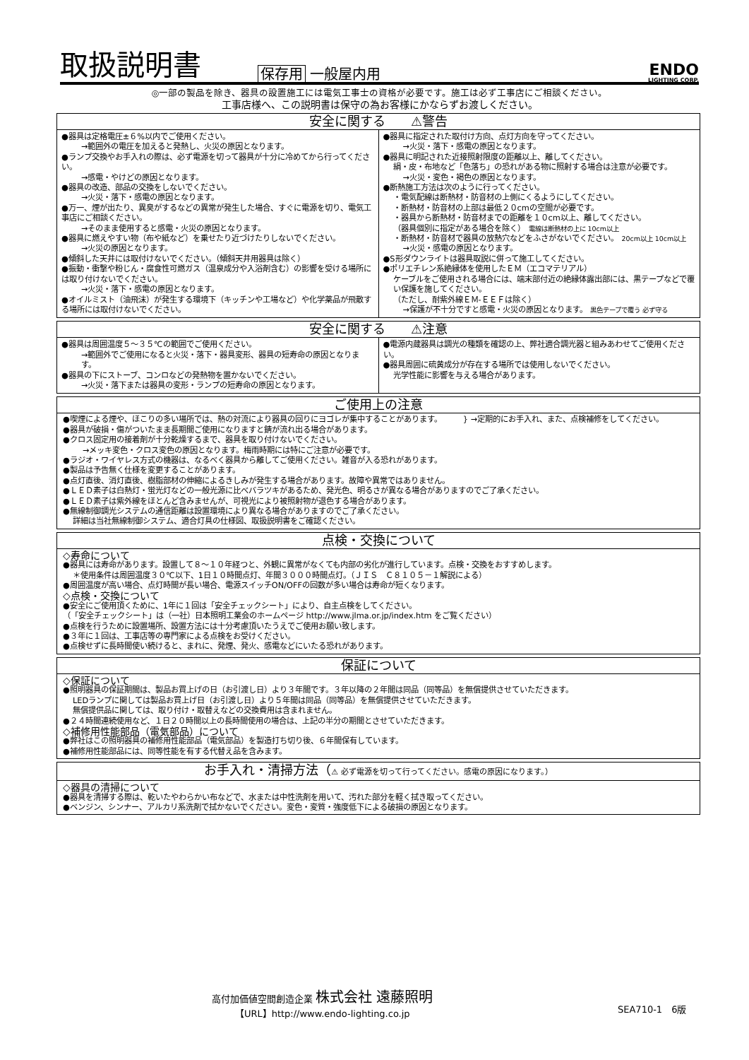取扱説明書
保存用 一般屋内用
ENDO
LIGHTING CORP.
◎一部の製品を除き、器具の設置施工には電気工事士の資格が必要です。施工は必ず工事店にご相談ください。
工事店様へ、この説明書は保守の為お客様にかならずお渡しください。
安全に関する　　⚠警告
●器具は定格電圧±６%以内でご使用ください。
→範囲外の電圧を加えると発熱し、火災の原因となります。
●ランプ交換やお手入れの際は、必ず電源を切って器具が十分に冷めてから行ってください。
→感電・やけどの原因となります。
●器具の改造、部品の交換をしないでください。
→火災・落下・感電の原因となります。
●万一、煙が出たり、異臭がするなどの異常が発生した場合、すぐに電源を切り、電気工事店にご相談ください。
→そのまま使用すると感電・火災の原因となります。
●器具に燃えやすい物（布や紙など）を乗せたり近づけたりしないでください。
→火災の原因となります。
●傾斜した天井には取付けないでください。（傾斜天井用器具は除く）
●振動・衝撃や粉じん・腐食性可燃ガス（温泉成分や入浴剤含む）の影響を受ける場所には取り付けないでください。
→火災・落下・感電の原因となります。
●オイルミスト（油飛沫）が発生する環境下（キッチンや工場など）や化学薬品が飛散する場所には取付けないでください。
●器具に指定された取付け方向、点灯方向を守ってください。
→火災・落下・感電の原因となります。
●器具に明記された近接照射限度の距離以上、離してください。
絹・皮・布地など「色落ち」の恐れがある物に照射する場合は注意が必要です。
→火災・変色・褐色の原因となります。
●断熱施工方法は次のように行ってください。
・電気配線は断熱材・防音材の上側にくるようにしてください。
・断熱材・防音材の上部は最低２０cmの空間が必要です。
・器具から断熱材・防音材までの距離を１０cm以上、離してください。
（器具個別に指定がある場合を除く）　電線は断熱材の上に 10cm以上
・断熱材・防音材で器具の放熱穴などをふさがないでください。　20cm以上 10cm以上
→火災・感電の原因となります。
●S形ダウンライトは器具取説に併って施工してください。
●ポリエチレン系絶縁体を使用したＥＭ（エコマテリアル）
ケーブルをご使用される場合には、端末部付近の絶縁体露出部には、黒テープなどで覆い保護を施してください。
（ただし、耐紫外線ＥＭ-ＥＥＦは除く）
→保護が不十分ですと感電・火災の原因となります。 黒色テープで覆う 必ず守る
安全に関する　　⚠注意
●器具は周囲温度５～３５℃の範囲でご使用ください。
→範囲外でご使用になると火災・落下・器具変形、器具の短寿命の原因となります。
●器具の下にストーブ、コンロなどの発熱物を置かないでください。
→火災・落下または器具の変形・ランプの短寿命の原因となります。
●電源内蔵器具は調光の種類を確認の上、弊社適合調光器と組みあわせてご使用ください。
●器具周囲に硫黄成分が存在する場所では使用しないでください。
光学性能に影響を与える場合があります。
ご使用上の注意
●喫煙による煙や、ほこりの多い場所では、熱の対流により器具の回りにヨゴレが集中することがあります。
●器具が破損・傷がついたまま長期間ご使用になりますと錆が流れ出る場合があります。
} →定期的にお手入れ、また、点検補修をしてください。
●クロス固定用の接着剤が十分乾燥するまで、器具を取り付けないでください。
→メッキ変色・クロス変色の原因となります。梅雨時期には特にご注意が必要です。
●ラジオ・ワイヤレス方式の機器は、なるべく器具から離してご使用ください。雑音が入る恐れがあります。
●製品は予告無く仕様を変更することがあります。
●点灯直後、消灯直後、樹脂部材の伸縮によるきしみが発生する場合があります。故障や異常ではありません。
●ＬＥＤ素子は白熱灯・蛍光灯などの一般光源に比べバラツキがあるため、発光色、明るさが異なる場合がありますのでご了承ください。
●ＬＥＤ素子は紫外線をほとんど含みませんが、可視光により被照射物が退色する場合があります。
●無線制御調光システムの通信距離は設置環境により異なる場合がありますのでご了承ください。
詳細は当社無線制御システム、適合灯具の仕様図、取扱説明書をご確認ください。
点検・交換について
◇寿命について
●器具には寿命があります。設置して８～１０年経つと、外観に異常がなくても内部の劣化が進行しています。点検・交換をおすすめします。
＊使用条件は周囲温度３０℃以下、1日１０時間点灯、年間３０００時間点灯。（ＪＩＳ　Ｃ８１０５－１解説による）
●周囲温度が高い場合、点灯時間が長い場合、電源スイッチON/OFFの回数が多い場合は寿命が短くなります。
◇点検・交換について
●安全にご使用頂くために、1年に１回は「安全チェックシート」により、自主点検をしてください。
（「安全チェックシート」は（一社）日本照明工業会のホームページ http://www.jlma.or.jp/index.htm をご覧ください）
●点検を行うために設置場所、設置方法には十分考慮頂いたうえでご使用お願い致します。
●３年に１回は、工事店等の専門家による点検をお受けください。
●点検せずに長時間使い続けると、まれに、発煙、発火、感電などにいたる恐れがあります。
保証について
◇保証について
●照明器具の保証期間は、製品お買上げの日（お引渡し日）より３年間です。３年以降の２年間は同品（同等品）を無償提供させていただきます。
LEDランプに関しては製品お買上げ日（お引渡し日）より５年間は同品（同等品）を無償提供させていただきます。
無償提供品に関しては、取り付け・取替えなどの交換費用は含まれません。
●２４時間連続使用など、１日２０時間以上の長時間使用の場合は、上記の半分の期間とさせていただきます。
◇補修用性能部品（電気部品）について
●弊社はこの照明器具の補修用性能部品（電気部品）を製造打ち切り後、６年間保有しています。
●補修用性能部品には、同等性能を有する代替え品を含みます。
お手入れ・清掃方法（⚠ 必ず電源を切って行ってください。感電の原因になります。）
◇器具の清掃について
●器具を清掃する際は、乾いたやわらかい布などで、水または中性洗剤を用いて、汚れた部分を軽く拭き取ってください。
●ベンジン、シンナー、アルカリ系洗剤で拭かないでください。変色・変質・強度低下による破損の原因となります。
高付加価値空間創造企業 株式会社 遠藤照明
【URL】http://www.endo-lighting.co.jp
SEA710-1　6版